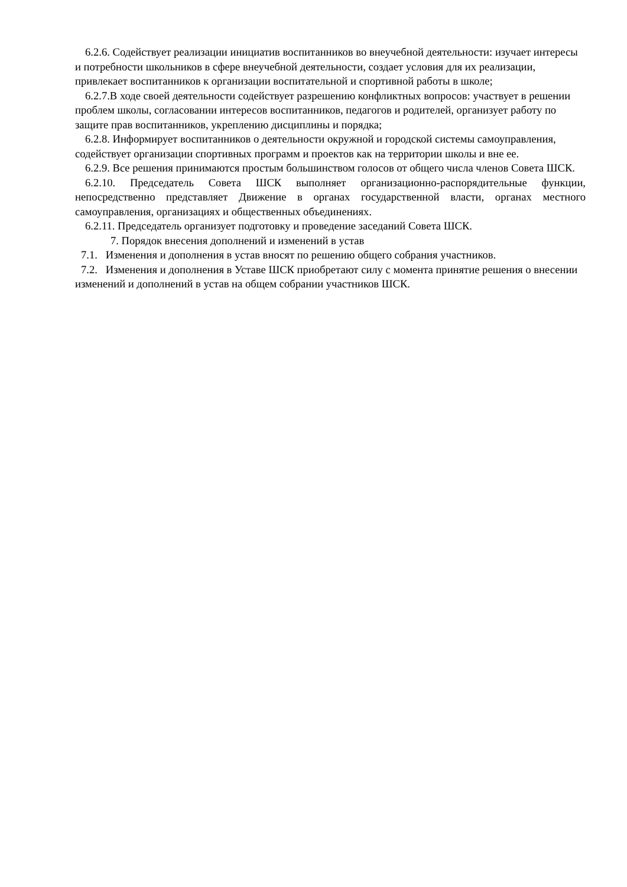6.2.6. Содействует реализации инициатив воспитанников во внеучебной деятельности: изучает интересы и потребности школьников в сфере внеучебной деятельности, создает условия для их реализации, привлекает воспитанников к организации воспитательной и спортивной работы в школе;
6.2.7.В ходе своей деятельности содействует разрешению конфликтных вопросов: участвует в решении проблем школы, согласовании интересов воспитанников, педагогов и родителей, организует работу по защите прав воспитанников, укреплению дисциплины и порядка;
6.2.8. Информирует воспитанников о деятельности окружной и городской системы самоуправления, содействует организации спортивных программ и проектов как на территории школы и вне ее.
6.2.9. Все решения принимаются простым большинством голосов от общего числа членов Совета ШСК.
6.2.10. Председатель Совета ШСК выполняет организационно-распорядительные функции, непосредственно представляет Движение в органах государственной власти, органах местного самоуправления, организациях и общественных объединениях.
6.2.11. Председатель организует подготовку и проведение заседаний Совета ШСК.
7. Порядок внесения дополнений и изменений в устав
7.1. Изменения и дополнения в устав вносят по решению общего собрания участников.
7.2. Изменения и дополнения в Уставе ШСК приобретают силу с момента принятие решения о внесении изменений и дополнений в устав на общем собрании участников ШСК.